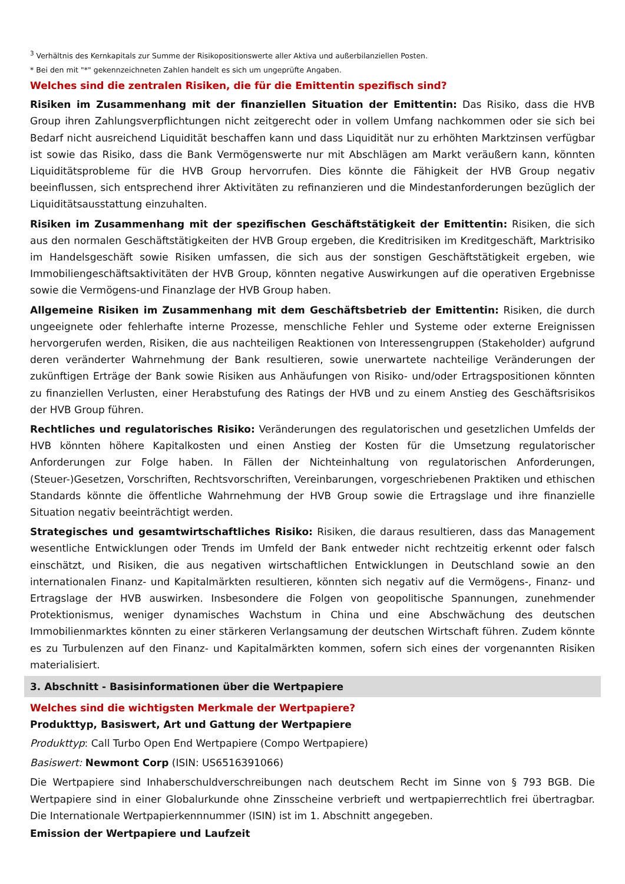<sup>3</sup> Verhältnis des Kernkapitals zur Summe der Risikopositionswerte aller Aktiva und außerbilanziellen Posten.
* Bei den mit "*" gekennzeichneten Zahlen handelt es sich um ungeprüfte Angaben.
Welches sind die zentralen Risiken, die für die Emittentin spezifisch sind?
Risiken im Zusammenhang mit der finanziellen Situation der Emittentin: Das Risiko, dass die HVB Group ihren Zahlungsverpflichtungen nicht zeitgerecht oder in vollem Umfang nachkommen oder sie sich bei Bedarf nicht ausreichend Liquidität beschaffen kann und dass Liquidität nur zu erhöhten Marktzinsen verfügbar ist sowie das Risiko, dass die Bank Vermögenswerte nur mit Abschlägen am Markt veräußern kann, könnten Liquiditätsprobleme für die HVB Group hervorrufen. Dies könnte die Fähigkeit der HVB Group negativ beeinflussen, sich entsprechend ihrer Aktivitäten zu refinanzieren und die Mindestanforderungen bezüglich der Liquiditätsausstattung einzuhalten.
Risiken im Zusammenhang mit der spezifischen Geschäftstätigkeit der Emittentin: Risiken, die sich aus den normalen Geschäftstätigkeiten der HVB Group ergeben, die Kreditrisiken im Kreditgeschäft, Marktrisiko im Handelsgeschäft sowie Risiken umfassen, die sich aus der sonstigen Geschäftstätigkeit ergeben, wie Immobiliengeschäftsaktivitäten der HVB Group, könnten negative Auswirkungen auf die operativen Ergebnisse sowie die Vermögens-und Finanzlage der HVB Group haben.
Allgemeine Risiken im Zusammenhang mit dem Geschäftsbetrieb der Emittentin: Risiken, die durch ungeeignete oder fehlerhafte interne Prozesse, menschliche Fehler und Systeme oder externe Ereignissen hervorgerufen werden, Risiken, die aus nachteiligen Reaktionen von Interessengruppen (Stakeholder) aufgrund deren veränderter Wahrnehmung der Bank resultieren, sowie unerwartete nachteilige Veränderungen der zukünftigen Erträge der Bank sowie Risiken aus Anhäufungen von Risiko- und/oder Ertragspositionen könnten zu finanziellen Verlusten, einer Herabstufung des Ratings der HVB und zu einem Anstieg des Geschäftsrisikos der HVB Group führen.
Rechtliches und regulatorisches Risiko: Veränderungen des regulatorischen und gesetzlichen Umfelds der HVB könnten höhere Kapitalkosten und einen Anstieg der Kosten für die Umsetzung regulatorischer Anforderungen zur Folge haben. In Fällen der Nichteinhaltung von regulatorischen Anforderungen, (Steuer-)Gesetzen, Vorschriften, Rechtsvorschriften, Vereinbarungen, vorgeschriebenen Praktiken und ethischen Standards könnte die öffentliche Wahrnehmung der HVB Group sowie die Ertragslage und ihre finanzielle Situation negativ beeinträchtigt werden.
Strategisches und gesamtwirtschaftliches Risiko: Risiken, die daraus resultieren, dass das Management wesentliche Entwicklungen oder Trends im Umfeld der Bank entweder nicht rechtzeitig erkennt oder falsch einschätzt, und Risiken, die aus negativen wirtschaftlichen Entwicklungen in Deutschland sowie an den internationalen Finanz- und Kapitalmärkten resultieren, könnten sich negativ auf die Vermögens-, Finanz- und Ertragslage der HVB auswirken. Insbesondere die Folgen von geopolitische Spannungen, zunehmender Protektionismus, weniger dynamisches Wachstum in China und eine Abschwächung des deutschen Immobilienmarktes könnten zu einer stärkeren Verlangsamung der deutschen Wirtschaft führen. Zudem könnte es zu Turbulenzen auf den Finanz- und Kapitalmärkten kommen, sofern sich eines der vorgenannten Risiken materialisiert.
3. Abschnitt - Basisinformationen über die Wertpapiere
Welches sind die wichtigsten Merkmale der Wertpapiere?
Produkttyp, Basiswert, Art und Gattung der Wertpapiere
Produkttyp: Call Turbo Open End Wertpapiere (Compo Wertpapiere)
Basiswert: Newmont Corp (ISIN: US6516391066)
Die Wertpapiere sind Inhaberschuldverschreibungen nach deutschem Recht im Sinne von § 793 BGB. Die Wertpapiere sind in einer Globalurkunde ohne Zinsscheine verbrieft und wertpapierrechtlich frei übertragbar. Die Internationale Wertpapierkennnummer (ISIN) ist im 1. Abschnitt angegeben.
Emission der Wertpapiere und Laufzeit